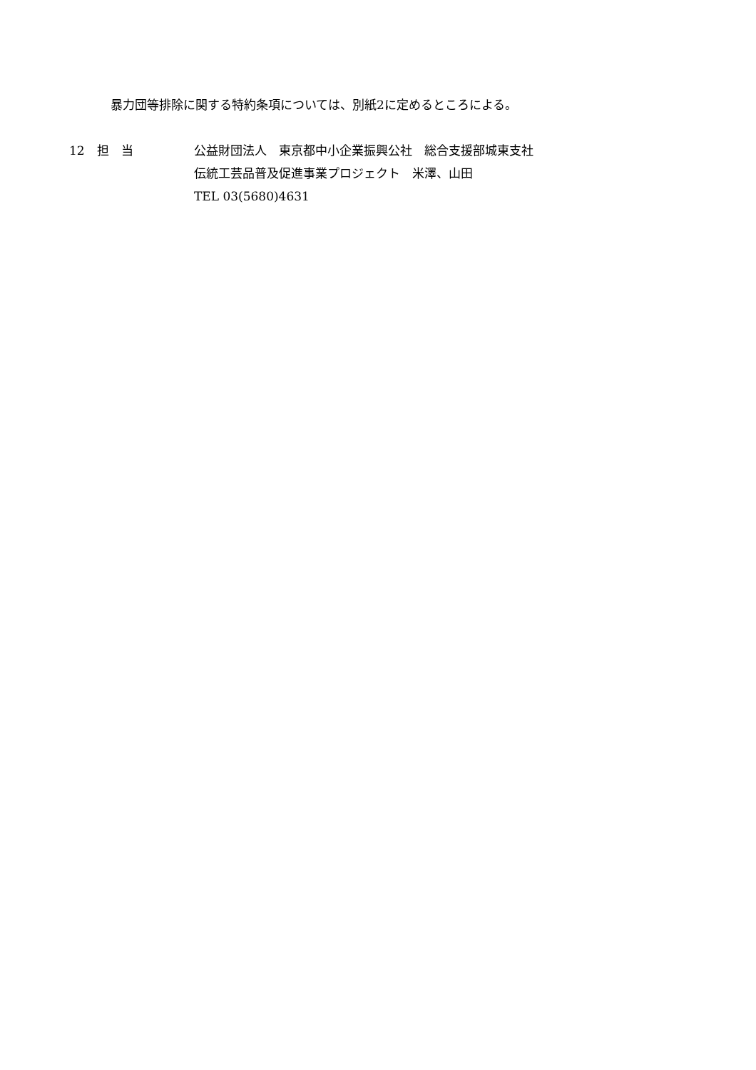暴力団等排除に関する特約条項については、別紙2に定めるところによる。
12　担　当
公益財団法人　東京都中小企業振興公社　総合支援部城東支社
伝統工芸品普及促進事業プロジェクト　米澤、山田
TEL 03(5680)4631